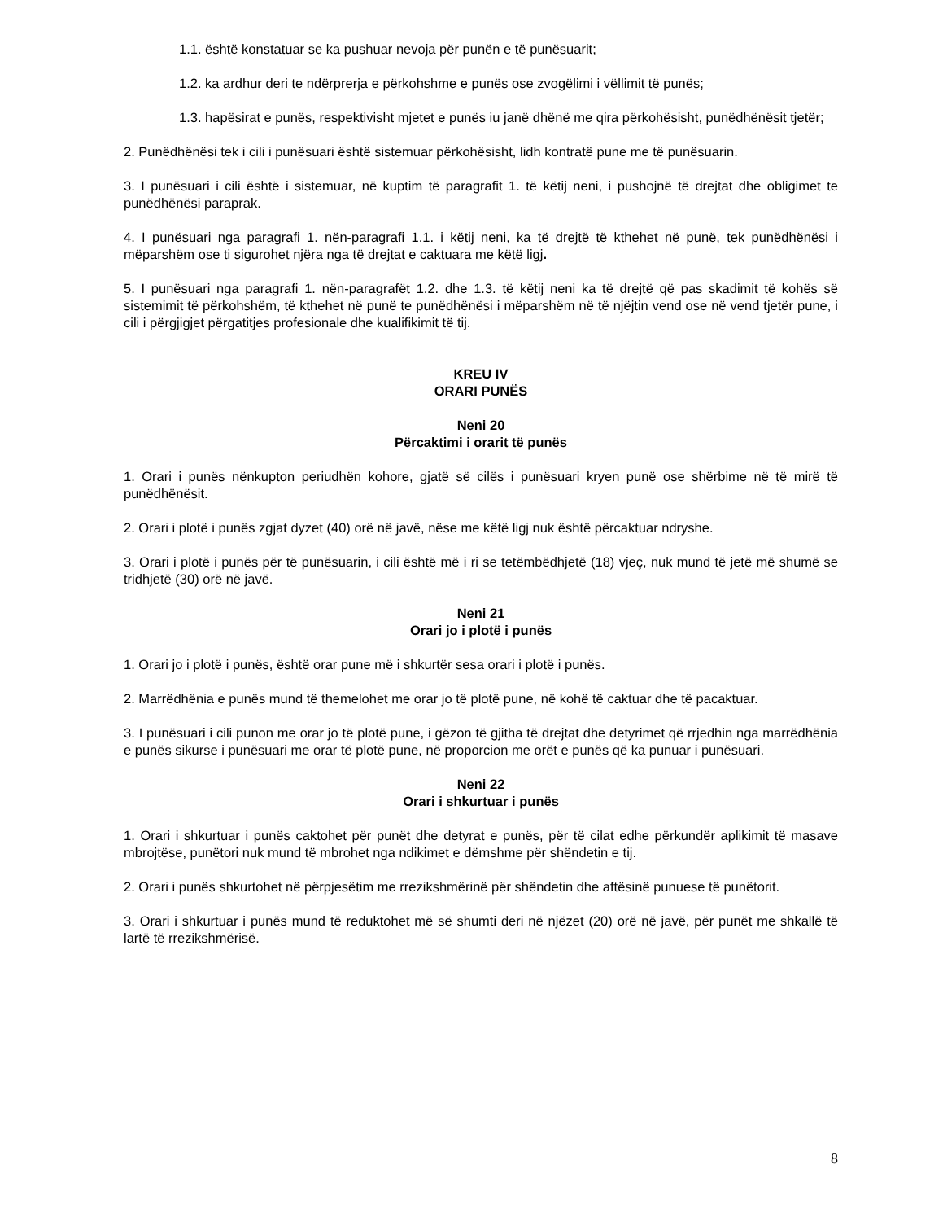1.1. është konstatuar se ka pushuar nevoja për punën e të punësuarit;
1.2. ka ardhur deri te ndërprerja e përkohshme e punës ose zvogëlimi i vëllimit të punës;
1.3. hapësirat e punës, respektivisht mjetet e punës iu janë dhënë me qira përkohësisht, punëdhënësit tjetër;
2. Punëdhënësi tek i cili i punësuari është sistemuar përkohësisht, lidh kontratë pune me të punësuarin.
3. I punësuari i cili është i sistemuar, në kuptim të paragrafit 1. të këtij neni, i pushojnë të drejtat dhe obligimet te punëdhënësi paraprak.
4. I punësuari nga paragrafi 1. nën-paragrafi 1.1. i këtij neni, ka të drejtë të kthehet në punë, tek punëdhënësi i mëparshëm ose ti sigurohet njëra nga të drejtat e caktuara me këtë ligj.
5. I punësuari nga paragrafi 1. nën-paragrafët 1.2. dhe 1.3. të këtij neni ka të drejtë që pas skadimit të kohës së sistemimit të përkohshëm, të kthehet në punë te punëdhënësi i mëparshëm në të njëjtin vend ose në vend tjetër pune, i cili i përgjigjet përgatitjes profesionale dhe kualifikimit të tij.
KREU IV
ORARI PUNËS
Neni 20
Përcaktimi i orarit të punës
1. Orari i punës nënkupton periudhën kohore, gjatë së cilës i punësuari kryen punë ose shërbime në të mirë të punëdhënësit.
2. Orari i plotë i punës zgjat dyzet (40) orë në javë, nëse me këtë ligj nuk është përcaktuar ndryshe.
3. Orari i plotë i punës për të punësuarin, i cili është më i ri se tetëmbëdhjetë (18) vjeç, nuk mund të jetë më shumë se tridhjetë (30) orë në javë.
Neni 21
Orari jo i plotë i punës
1. Orari jo i plotë i punës, është orar pune më i shkurtër sesa orari i plotë i punës.
2. Marrëdhënia e punës mund të themelohet me orar jo të plotë pune, në kohë të caktuar dhe të pacaktuar.
3. I punësuari i cili punon me orar jo të plotë pune, i gëzon të gjitha të drejtat dhe detyrimet që rrjedhin nga marrëdhënia e punës sikurse i punësuari me orar të plotë pune, në proporcion me orët e punës që ka punuar i punësuari.
Neni 22
Orari i shkurtuar i punës
1. Orari i shkurtuar i punës caktohet për punët dhe detyrat e punës, për të cilat edhe përkundër aplikimit të masave mbrojtëse, punëtori nuk mund të mbrohet nga ndikimet e dëmshme për shëndetin e tij.
2. Orari i punës shkurtohet në përpjesëtim me rrezikshmërinë për shëndetin dhe aftësinë punuese të punëtorit.
3. Orari i shkurtuar i punës mund të reduktohet më së shumti deri në njëzet (20) orë në javë, për punët me shkallë të lartë të rrezikshmërisë.
8